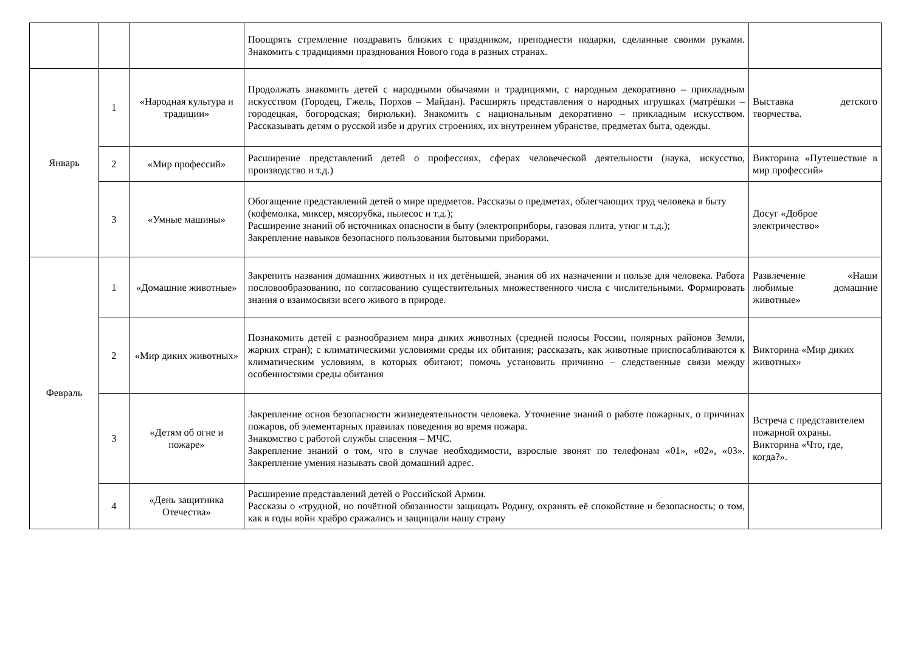| | | | Поощрять стремление поздравить близких с праздником, преподнести подарки, сделанные своими руками. Знакомить с традициями празднования Нового года в разных странах. | |
| Январь | 1 | «Народная культура и традиции» | Продолжать знакомить детей с народными обычаями и традициями, с народным декоративно – прикладным искусством (Городец, Гжель, Порхов – Майдан). Расширять представления о народных игрушках (матрёшки – городецкая, богородская; бирюльки). Знакомить с национальным декоративно – прикладным искусством. Рассказывать детям о русской избе и других строениях, их внутреннем убранстве, предметах быта, одежды. | Выставка детского творчества. |
| | 2 | «Мир профессий» | Расширение представлений детей о профессиях, сферах человеческой деятельности (наука, искусство, производство и т.д.) | Викторина «Путешествие в мир профессий» |
| | 3 | «Умные машины» | Обогащение представлений детей о мире предметов. Рассказы о предметах, облегчающих труд человека в быту (кофемолка, миксер, мясорубка, пылесос и т.д.); Расширение знаний об источниках опасности в быту (электроприборы, газовая плита, утюг и т.д.); Закрепление навыков безопасного пользования бытовыми приборами. | Досуг «Доброе электричество» |
| Февраль | 1 | «Домашние животные» | Закрепить названия домашних животных и их детёнышей, знания об их назначении и пользе для человека. Работа пословообразованию, по согласованию существительных множественного числа с числительными. Формировать знания о взаимосвязи всего живого в природе. | Развлечение «Наши любимые домашние животные» |
| | 2 | «Мир диких животных» | Познакомить детей с разнообразием мира диких животных (средней полосы России, полярных районов Земли, жарких стран); с климатическими условиями среды их обитания; рассказать, как животные приспосабливаются к климатическим условиям, в которых обитают; помочь установить причинно – следственные связи между особенностями среды обитания | Викторина «Мир диких животных» |
| | 3 | «Детям об огне и пожаре» | Закрепление основ безопасности жизнедеятельности человека. Уточнение знаний о работе пожарных, о причинах пожаров, об элементарных правилах поведения во время пожара. Знакомство с работой службы спасения – МЧС. Закрепление знаний о том, что в случае необходимости, взрослые звонят по телефонам «01», «02», «03». Закрепление умения называть свой домашний адрес. | Встреча с представителем пожарной охраны. Викторина «Что, где, когда?». |
| | 4 | «День защитника Отечества» | Расширение представлений детей о Российской Армии. Рассказы о «трудной, но почётной обязанности защищать Родину, охранять её спокойствие и безопасность; о том, как в годы войн храбро сражались и защищали нашу страну | |